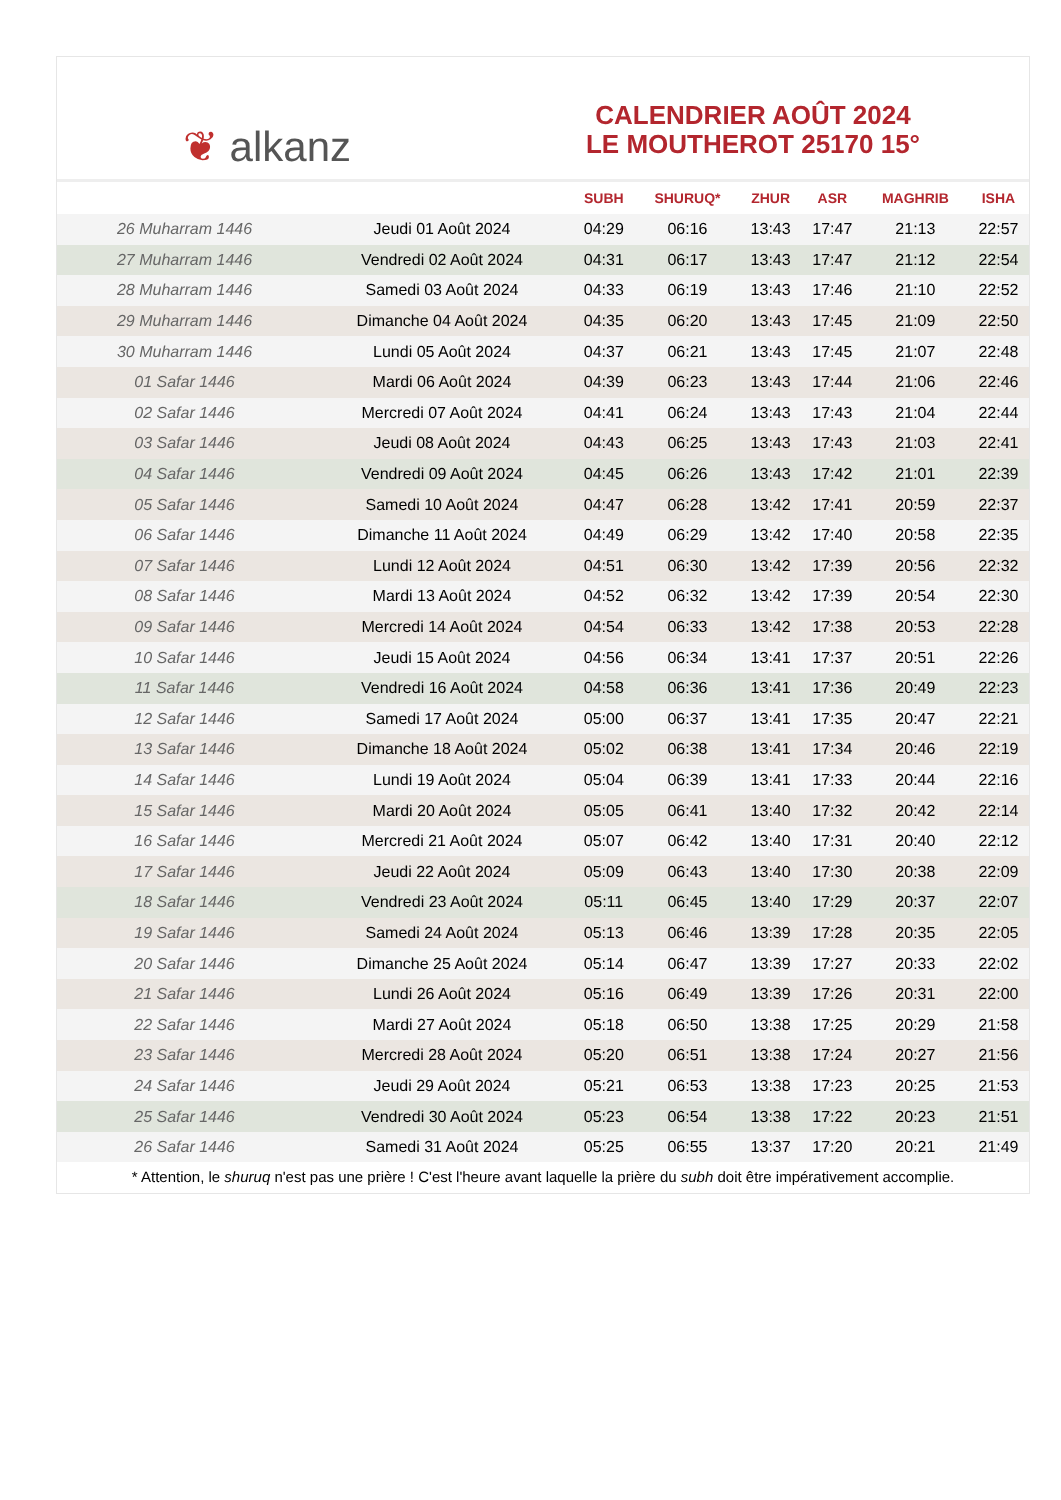❦ alkanz
CALENDRIER AOÛT 2024
LE MOUTHEROT 25170 15°
| | | SUBH | SHURUQ* | ZHUR | ASR | MAGHRIB | ISHA |
| --- | --- | --- | --- | --- | --- | --- | --- |
| 26 Muharram 1446 | Jeudi 01 Août 2024 | 04:29 | 06:16 | 13:43 | 17:47 | 21:13 | 22:57 |
| 27 Muharram 1446 | Vendredi 02 Août 2024 | 04:31 | 06:17 | 13:43 | 17:47 | 21:12 | 22:54 |
| 28 Muharram 1446 | Samedi 03 Août 2024 | 04:33 | 06:19 | 13:43 | 17:46 | 21:10 | 22:52 |
| 29 Muharram 1446 | Dimanche 04 Août 2024 | 04:35 | 06:20 | 13:43 | 17:45 | 21:09 | 22:50 |
| 30 Muharram 1446 | Lundi 05 Août 2024 | 04:37 | 06:21 | 13:43 | 17:45 | 21:07 | 22:48 |
| 01 Safar 1446 | Mardi 06 Août 2024 | 04:39 | 06:23 | 13:43 | 17:44 | 21:06 | 22:46 |
| 02 Safar 1446 | Mercredi 07 Août 2024 | 04:41 | 06:24 | 13:43 | 17:43 | 21:04 | 22:44 |
| 03 Safar 1446 | Jeudi 08 Août 2024 | 04:43 | 06:25 | 13:43 | 17:43 | 21:03 | 22:41 |
| 04 Safar 1446 | Vendredi 09 Août 2024 | 04:45 | 06:26 | 13:43 | 17:42 | 21:01 | 22:39 |
| 05 Safar 1446 | Samedi 10 Août 2024 | 04:47 | 06:28 | 13:42 | 17:41 | 20:59 | 22:37 |
| 06 Safar 1446 | Dimanche 11 Août 2024 | 04:49 | 06:29 | 13:42 | 17:40 | 20:58 | 22:35 |
| 07 Safar 1446 | Lundi 12 Août 2024 | 04:51 | 06:30 | 13:42 | 17:39 | 20:56 | 22:32 |
| 08 Safar 1446 | Mardi 13 Août 2024 | 04:52 | 06:32 | 13:42 | 17:39 | 20:54 | 22:30 |
| 09 Safar 1446 | Mercredi 14 Août 2024 | 04:54 | 06:33 | 13:42 | 17:38 | 20:53 | 22:28 |
| 10 Safar 1446 | Jeudi 15 Août 2024 | 04:56 | 06:34 | 13:41 | 17:37 | 20:51 | 22:26 |
| 11 Safar 1446 | Vendredi 16 Août 2024 | 04:58 | 06:36 | 13:41 | 17:36 | 20:49 | 22:23 |
| 12 Safar 1446 | Samedi 17 Août 2024 | 05:00 | 06:37 | 13:41 | 17:35 | 20:47 | 22:21 |
| 13 Safar 1446 | Dimanche 18 Août 2024 | 05:02 | 06:38 | 13:41 | 17:34 | 20:46 | 22:19 |
| 14 Safar 1446 | Lundi 19 Août 2024 | 05:04 | 06:39 | 13:41 | 17:33 | 20:44 | 22:16 |
| 15 Safar 1446 | Mardi 20 Août 2024 | 05:05 | 06:41 | 13:40 | 17:32 | 20:42 | 22:14 |
| 16 Safar 1446 | Mercredi 21 Août 2024 | 05:07 | 06:42 | 13:40 | 17:31 | 20:40 | 22:12 |
| 17 Safar 1446 | Jeudi 22 Août 2024 | 05:09 | 06:43 | 13:40 | 17:30 | 20:38 | 22:09 |
| 18 Safar 1446 | Vendredi 23 Août 2024 | 05:11 | 06:45 | 13:40 | 17:29 | 20:37 | 22:07 |
| 19 Safar 1446 | Samedi 24 Août 2024 | 05:13 | 06:46 | 13:39 | 17:28 | 20:35 | 22:05 |
| 20 Safar 1446 | Dimanche 25 Août 2024 | 05:14 | 06:47 | 13:39 | 17:27 | 20:33 | 22:02 |
| 21 Safar 1446 | Lundi 26 Août 2024 | 05:16 | 06:49 | 13:39 | 17:26 | 20:31 | 22:00 |
| 22 Safar 1446 | Mardi 27 Août 2024 | 05:18 | 06:50 | 13:38 | 17:25 | 20:29 | 21:58 |
| 23 Safar 1446 | Mercredi 28 Août 2024 | 05:20 | 06:51 | 13:38 | 17:24 | 20:27 | 21:56 |
| 24 Safar 1446 | Jeudi 29 Août 2024 | 05:21 | 06:53 | 13:38 | 17:23 | 20:25 | 21:53 |
| 25 Safar 1446 | Vendredi 30 Août 2024 | 05:23 | 06:54 | 13:38 | 17:22 | 20:23 | 21:51 |
| 26 Safar 1446 | Samedi 31 Août 2024 | 05:25 | 06:55 | 13:37 | 17:20 | 20:21 | 21:49 |
* Attention, le shuruq n'est pas une prière ! C'est l'heure avant laquelle la prière du subh doit être impérativement accomplie.